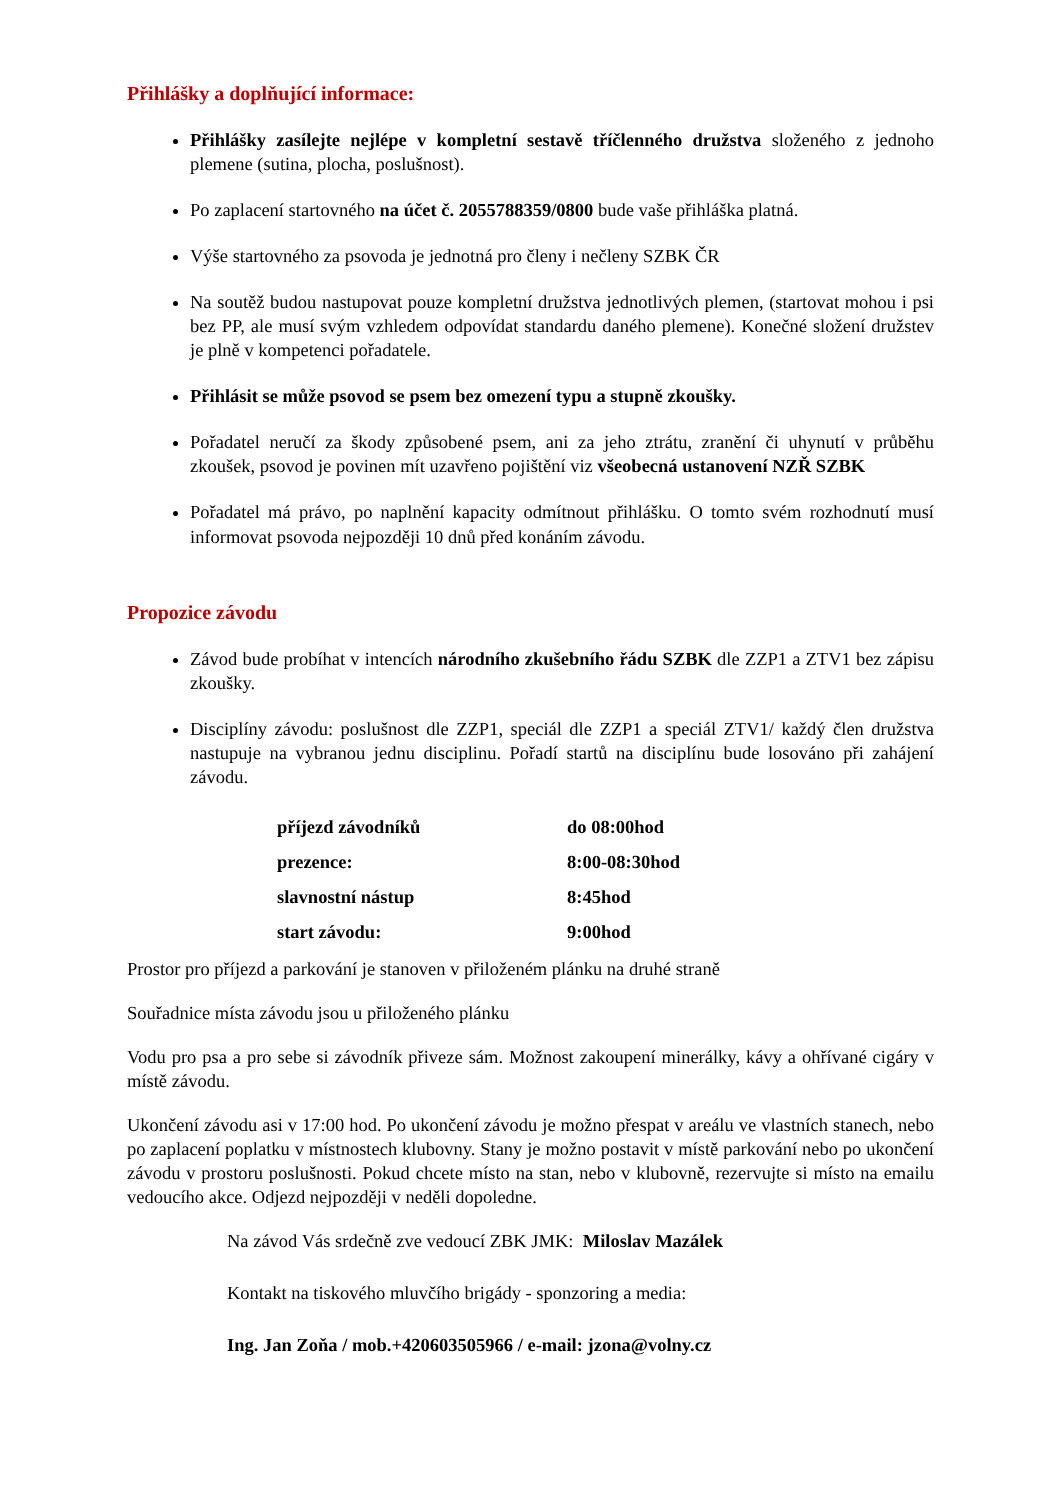Přihlášky a doplňující informace:
Přihlášky zasílejte nejlépe v kompletní sestavě tříčlenného družstva složeného z jednoho plemene (sutina, plocha, poslušnost).
Po zaplacení startovného na účet č. 2055788359/0800 bude vaše přihláška platná.
Výše startovného za psovoda je jednotná pro členy i nečleny SZBK ČR
Na soutěž budou nastupovat pouze kompletní družstva jednotlivých plemen, (startovat mohou i psi bez PP, ale musí svým vzhledem odpovídat standardu daného plemene). Konečné složení družstev je plně v kompetenci pořadatele.
Přihlásit se může psovod se psem bez omezení typu a stupně zkoušky.
Pořadatel neručí za škody způsobené psem, ani za jeho ztrátu, zranění či uhynutí v průběhu zkoušek, psovod je povinen mít uzavřeno pojištění viz všeobecná ustanovení NZŘ SZBK
Pořadatel má právo, po naplnění kapacity odmítnout přihlášku. O tomto svém rozhodnutí musí informovat psovoda nejpozději 10 dnů před konáním závodu.
Propozice závodu
Závod bude probíhat v intencích národního zkušebního řádu SZBK dle ZZP1 a ZTV1 bez zápisu zkoušky.
Disciplíny závodu: poslušnost dle ZZP1, speciál dle ZZP1 a speciál ZTV1/ každý člen družstva nastupuje na vybranou jednu disciplinu. Pořadí startů na disciplínu bude losováno při zahájení závodu.
| příjezd závodníků | do 08:00hod |
| prezence: | 8:00-08:30hod |
| slavnostní nástup | 8:45hod |
| start závodu: | 9:00hod |
Prostor pro příjezd a parkování je stanoven v přiloženém plánku na druhé straně
Souřadnice místa závodu jsou u přiloženého plánku
Vodu pro psa a pro sebe si závodník přiveze sám. Možnost zakoupení minerálky, kávy a ohřívané cigáry v místě závodu.
Ukončení závodu asi v 17:00 hod. Po ukončení závodu je možno přespat v areálu ve vlastních stanech, nebo po zaplacení poplatku v místnostech klubovny. Stany je možno postavit v místě parkování nebo po ukončení závodu v prostoru poslušnosti. Pokud chcete místo na stan, nebo v klubovně, rezervujte si místo na emailu vedoucího akce. Odjezd nejpozději v neděli dopoledne.
Na závod Vás srdečně zve vedoucí ZBK JMK: Miloslav Mazálek
Kontakt na tiskového mluvčího brigády - sponzoring a media:
Ing. Jan Zoňa / mob.+420603505966 / e-mail: jzona@volny.cz